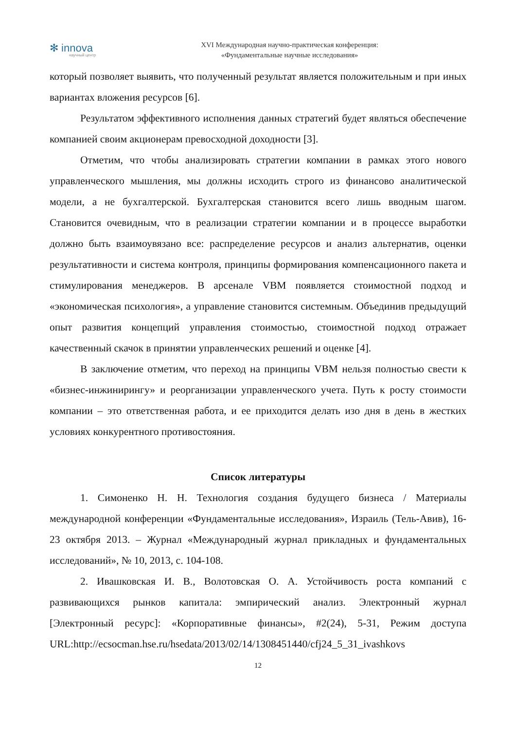✻ innova
научный центр
XVI Международная научно-практическая конференция:
«Фундаментальные научные исследования»
который позволяет выявить, что полученный результат является положительным и при иных вариантах вложения ресурсов [6].
Результатом эффективного исполнения данных стратегий будет являться обеспечение компанией своим акционерам превосходной доходности [3].
Отметим, что чтобы анализировать стратегии компании в рамках этого нового управленческого мышления, мы должны исходить строго из финансово аналитической модели, а не бухгалтерской. Бухгалтерская становится всего лишь вводным шагом. Становится очевидным, что в реализации стратегии компании и в процессе выработки должно быть взаимоувязано все: распределение ресурсов и анализ альтернатив, оценки результативности и система контроля, принципы формирования компенсационного пакета и стимулирования менеджеров. В арсенале VBM появляется стоимостной подход и «экономическая психология», а управление становится системным. Объединив предыдущий опыт развития концепций управления стоимостью, стоимостной подход отражает качественный скачок в принятии управленческих решений и оценке [4].
В заключение отметим, что переход на принципы VBM нельзя полностью свести к «бизнес-инжинирингу» и реорганизации управленческого учета. Путь к росту стоимости компании – это ответственная работа, и ее приходится делать изо дня в день в жестких условиях конкурентного противостояния.
Список литературы
1. Симоненко Н. Н. Технология создания будущего бизнеса / Материалы международной конференции «Фундаментальные исследования», Израиль (Тель-Авив), 16-23 октября 2013. – Журнал «Международный журнал прикладных и фундаментальных исследований», № 10, 2013, с. 104-108.
2. Ивашковская И. В., Волотовская О. А. Устойчивость роста компаний с развивающихся рынков капитала: эмпирический анализ. Электронный журнал [Электронный ресурс]: «Корпоративные финансы», #2(24), 5-31, Режим доступа URL:http://ecsocman.hse.ru/hsedata/2013/02/14/1308451440/cfj24_5_31_ivashkovs
12